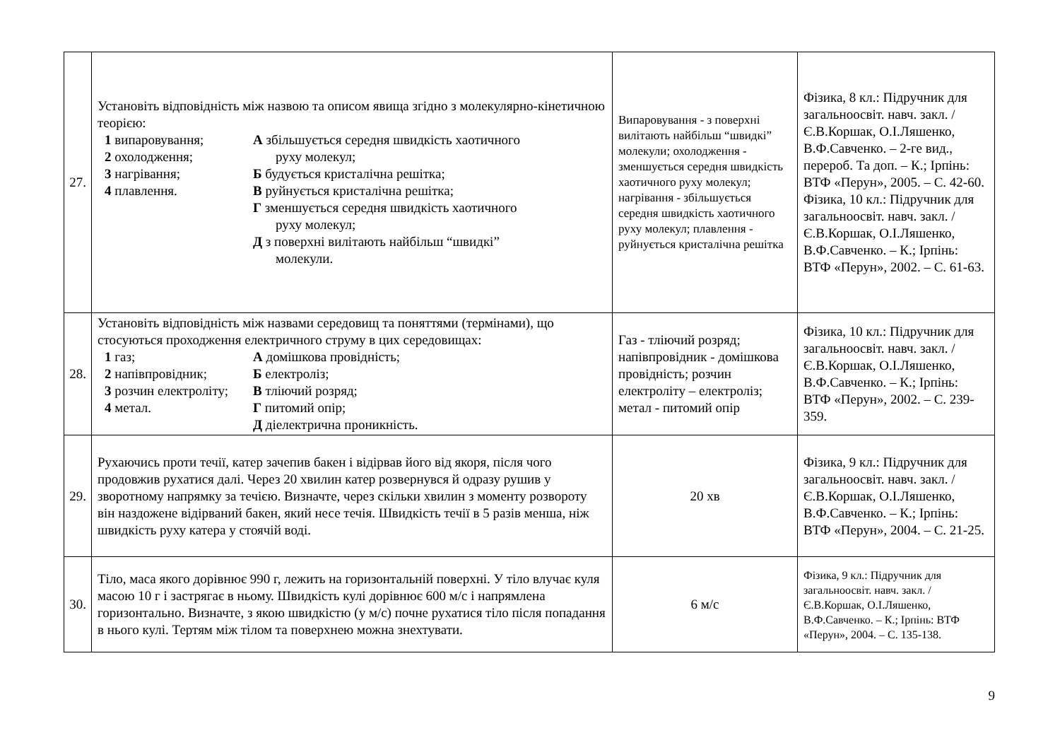| 27. | Установіть відповідність між назвою та описом явища згідно з молекулярно-кінетичною теорією: 1 випаровування; 2 охолодження; 3 нагрівання; 4 плавлення. А збільшується середня швидкість хаотичного руху молекул; Б будується кристалічна решітка; В руйнується кристалічна решітка; Г зменшується середня швидкість хаотичного руху молекул; Д з поверхні вилітають найбільш “швидкі” молекули. | Випаровування - з поверхні вилітають найбільш “швидкі” молекули; охолодження - зменшується середня швидкість хаотичного руху молекул; нагрівання - збільшується середня швидкість хаотичного руху молекул; плавлення - руйнується кристалічна решітка | Фізика, 8 кл.: Підручник для загальноосвіт. навч. закл. / Є.В.Коршак, О.І.Ляшенко, В.Ф.Савченко. – 2-ге вид., перероб. Та доп. – К.; Ірпінь: ВТФ «Перун», 2005. – С. 42-60. Фізика, 10 кл.: Підручник для загальноосвіт. навч. закл. / Є.В.Коршак, О.І.Ляшенко, В.Ф.Савченко. – К.; Ірпінь: ВТФ «Перун», 2002. – С. 61-63. |
| 28. | Установіть відповідність між назвами середовищ та поняттями (термінами), що стосуються проходження електричного струму в цих середовищах: 1 газ; 2 напівпровідник; 3 розчин електроліту; 4 метал. А домішкова провідність; Б електроліз; В тліючий розряд; Г питомий опір; Д діелектрична проникність. | Газ - тліючий розряд; напівпровідник - домішкова провідність; розчин електроліту – електроліз; метал - питомий опір | Фізика, 10 кл.: Підручник для загальноосвіт. навч. закл. / Є.В.Коршак, О.І.Ляшенко, В.Ф.Савченко. – К.; Ірпінь: ВТФ «Перун», 2002. – С. 239-359. |
| 29. | Рухаючись проти течії, катер зачепив бакен і відірвав його від якоря, після чого продовжив рухатися далі. Через 20 хвилин катер розвернувся й одразу рушив у зворотному напрямку за течією. Визначте, через скільки хвилин з моменту розвороту він наздожене відірваний бакен, який несе течія. Швидкість течії в 5 разів менша, ніж швидкість руху катера у стоячій воді. | 20 хв | Фізика, 9 кл.: Підручник для загальноосвіт. навч. закл. / Є.В.Коршак, О.І.Ляшенко, В.Ф.Савченко. – К.; Ірпінь: ВТФ «Перун», 2004. – С. 21-25. |
| 30. | Тіло, маса якого дорівнює 990 г, лежить на горизонтальній поверхні. У тіло влучає куля масою 10 г і застрягає в ньому. Швидкість кулі дорівнює 600 м/с і напрямлена горизонтально. Визначте, з якою швидкістю (у м/с) почне рухатися тіло після попадання в нього кулі. Тертям між тілом та поверхнею можна знехтувати. | 6 м/с | Фізика, 9 кл.: Підручник для загальноосвіт. навч. закл. / Є.В.Коршак, О.І.Ляшенко, В.Ф.Савченко. – К.; Ірпінь: ВТФ «Перун», 2004. – С. 135-138. |
9